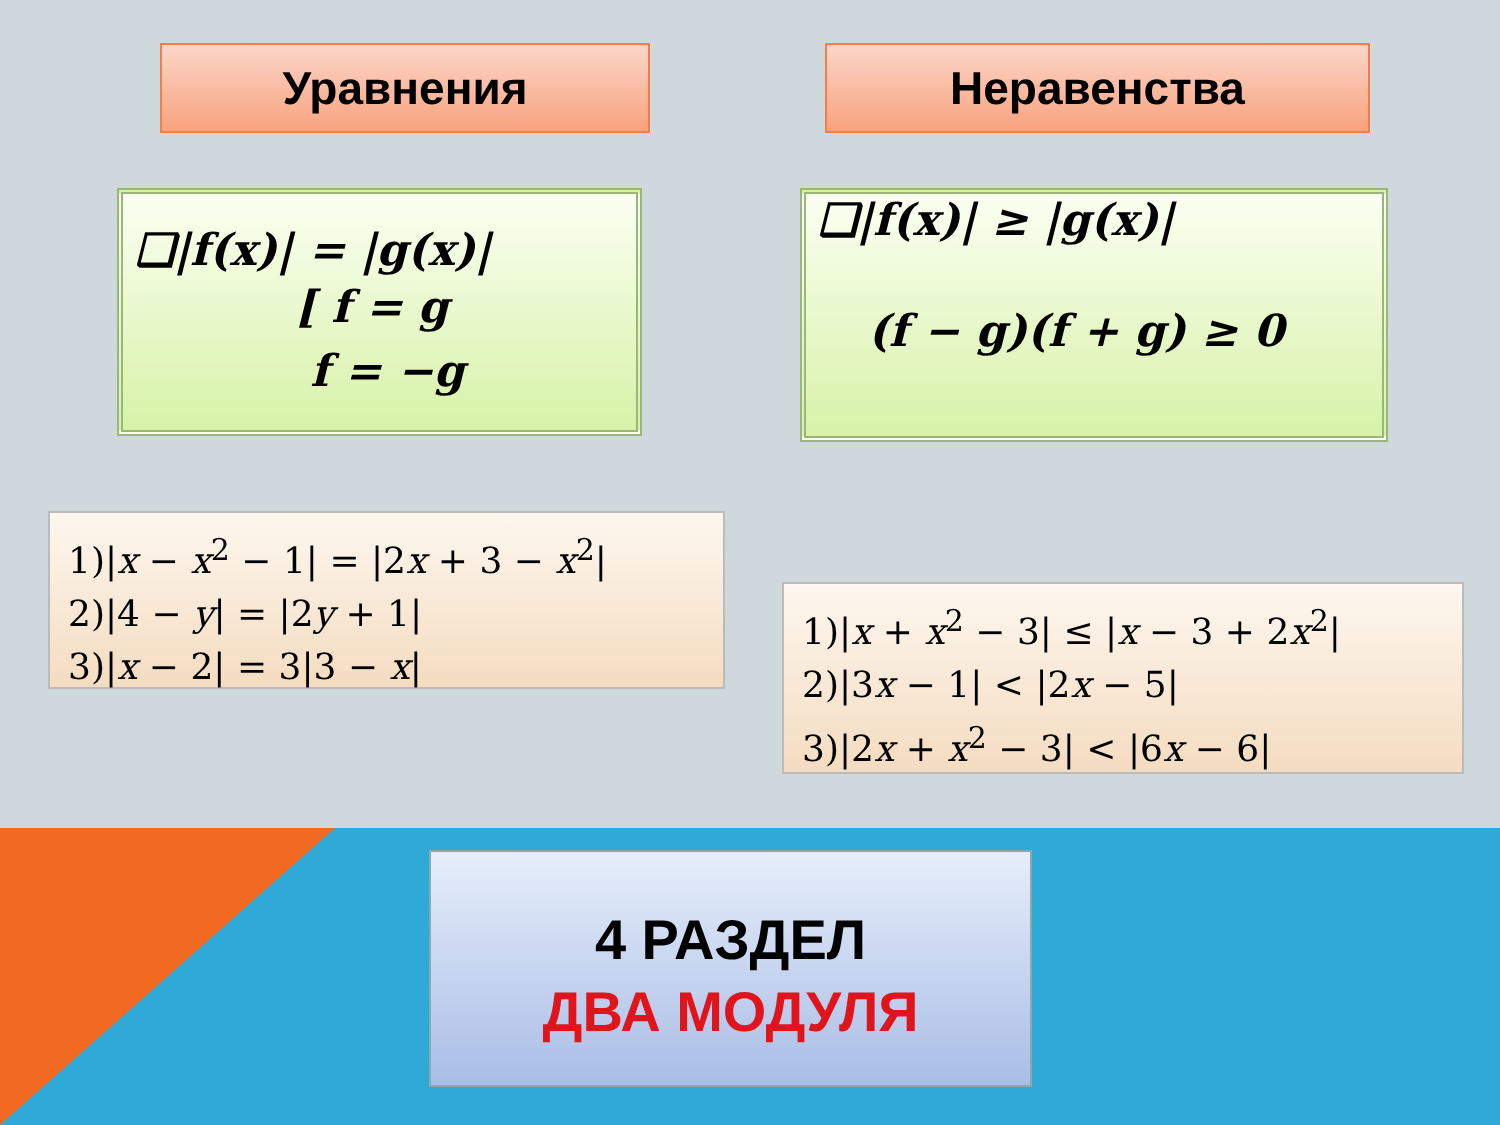Уравнения Неравенства
❑|f(x)| = |g(x)|
[ f = g
f = −g
❑|f(x)| ≥ |g(x)|
(f − g)(f + g) ≥ 0
1)|x − x<sup>2</sup> − 1| = |2x + 3 − x<sup>2</sup>|
2)|4 − y| = |2y + 1|
3)|x − 2| = 3|3 − x|
1)|x + x<sup>2</sup> − 3| ≤ |x − 3 + 2x<sup>2</sup>|
2)|3x − 1| < |2x − 5|
3)|2x + x<sup>2</sup> − 3| < |6x − 6|
4 РАЗДЕЛ
ДВА МОДУЛЯ